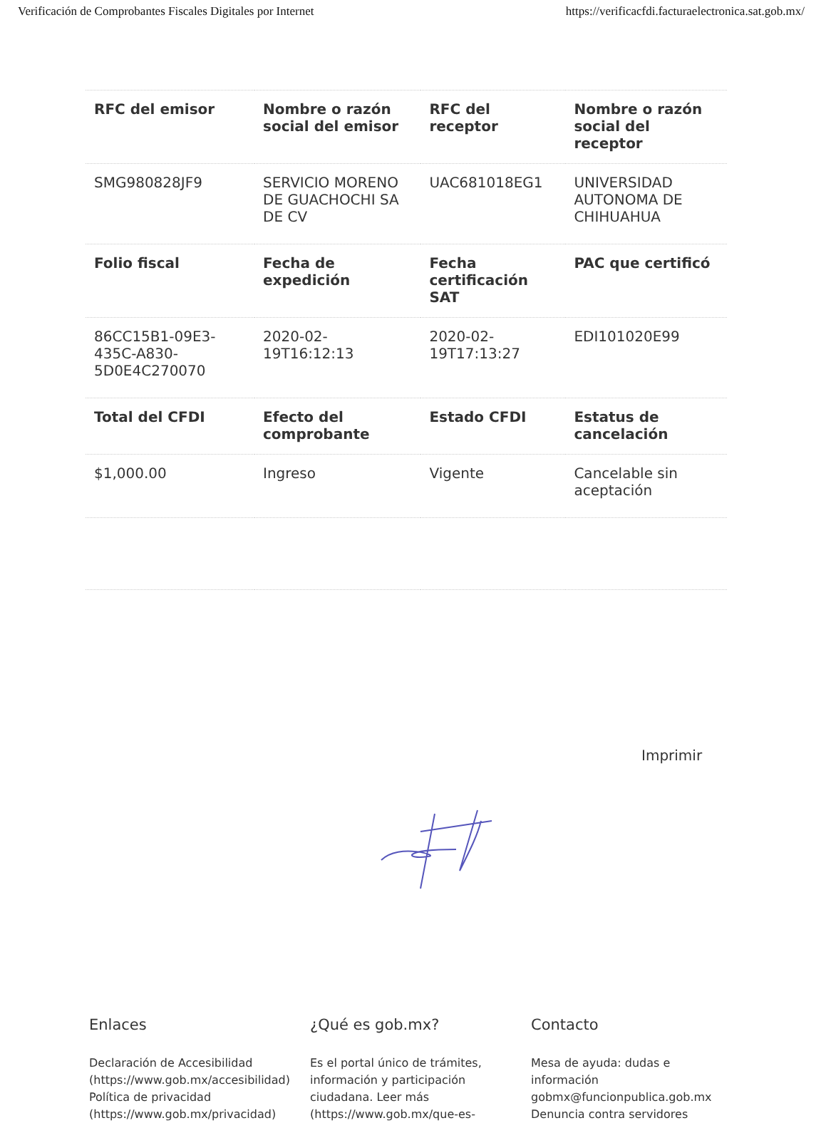Verificación de Comprobantes Fiscales Digitales por Internet https://verificacfdi.facturaelectronica.sat.gob.mx/
| RFC del emisor | Nombre o razón social del emisor | RFC del receptor | Nombre o razón social del receptor |
| --- | --- | --- | --- |
| SMG980828JF9 | SERVICIO MORENO DE GUACHOCHI SA DE CV | UAC681018EG1 | UNIVERSIDAD AUTONOMA DE CHIHUAHUA |
| Folio fiscal | Fecha de expedición | Fecha certificación SAT | PAC que certificó |
| 86CC15B1-09E3-435C-A830-5D0E4C270070 | 2020-02-19T16:12:13 | 2020-02-19T17:13:27 | EDI101020E99 |
| Total del CFDI | Efecto del comprobante | Estado CFDI | Estatus de cancelación |
| $1,000.00 | Ingreso | Vigente | Cancelable sin aceptación |
Imprimir
Enlaces
Declaración de Accesibilidad (https://www.gob.mx/accesibilidad)
Política de privacidad (https://www.gob.mx/privacidad)
¿Qué es gob.mx?
Es el portal único de trámites, información y participación ciudadana. Leer más (https://www.gob.mx/que-es-
Contacto
Mesa de ayuda: dudas e información gobmx@funcionpublica.gob.mx
Denuncia contra servidores